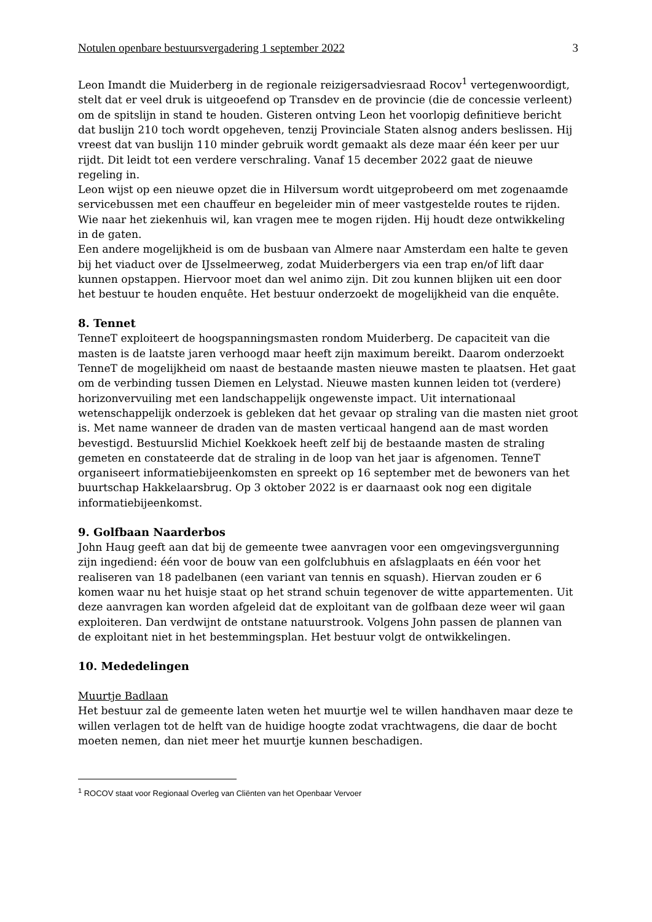Notulen openbare bestuursvergadering 1 september 2022 3
Leon Imandt die Muiderberg in de regionale reizigersadviesraad Rocov<sup>1</sup> vertegenwoordigt, stelt dat er veel druk is uitgeoefend op Transdev en de provincie (die de concessie verleent) om de spitslijn in stand te houden. Gisteren ontving Leon het voorlopig definitieve bericht dat buslijn 210 toch wordt opgeheven, tenzij Provinciale Staten alsnog anders beslissen. Hij vreest dat van buslijn 110 minder gebruik wordt gemaakt als deze maar één keer per uur rijdt. Dit leidt tot een verdere verschraling. Vanaf 15 december 2022 gaat de nieuwe regeling in.
Leon wijst op een nieuwe opzet die in Hilversum wordt uitgeprobeerd om met zogenaamde servicebussen met een chauffeur en begeleider min of meer vastgestelde routes te rijden. Wie naar het ziekenhuis wil, kan vragen mee te mogen rijden. Hij houdt deze ontwikkeling in de gaten.
Een andere mogelijkheid is om de busbaan van Almere naar Amsterdam een halte te geven bij het viaduct over de IJsselmeerweg, zodat Muiderbergers via een trap en/of lift daar kunnen opstappen. Hiervoor moet dan wel animo zijn. Dit zou kunnen blijken uit een door het bestuur te houden enquête. Het bestuur onderzoekt de mogelijkheid van die enquête.
8. Tennet
TenneT exploiteert de hoogspanningsmasten rondom Muiderberg. De capaciteit van die masten is de laatste jaren verhoogd maar heeft zijn maximum bereikt. Daarom onderzoekt TenneT de mogelijkheid om naast de bestaande masten nieuwe masten te plaatsen. Het gaat om de verbinding tussen Diemen en Lelystad. Nieuwe masten kunnen leiden tot (verdere) horizonvervuiling met een landschappelijk ongewenste impact. Uit internationaal wetenschappelijk onderzoek is gebleken dat het gevaar op straling van die masten niet groot is. Met name wanneer de draden van de masten verticaal hangend aan de mast worden bevestigd. Bestuurslid Michiel Koekkoek heeft zelf bij de bestaande masten de straling gemeten en constateerde dat de straling in de loop van het jaar is afgenomen. TenneT organiseert informatiebijeenkomsten en spreekt op 16 september met de bewoners van het buurtschap Hakkelaarsbrug. Op 3 oktober 2022 is er daarnaast ook nog een digitale informatiebijeenkomst.
9. Golfbaan Naarderbos
John Haug geeft aan dat bij de gemeente twee aanvragen voor een omgevingsvergunning zijn ingediend: één voor de bouw van een golfclubhuis en afslagplaats en één voor het realiseren van 18 padelbanen (een variant van tennis en squash). Hiervan zouden er 6 komen waar nu het huisje staat op het strand schuin tegenover de witte appartementen. Uit deze aanvragen kan worden afgeleid dat de exploitant van de golfbaan deze weer wil gaan exploiteren. Dan verdwijnt de ontstane natuurstrook. Volgens John passen de plannen van de exploitant niet in het bestemmingsplan. Het bestuur volgt de ontwikkelingen.
10. Mededelingen
Muurtje Badlaan
Het bestuur zal de gemeente laten weten het muurtje wel te willen handhaven maar deze te willen verlagen tot de helft van de huidige hoogte zodat vrachtwagens, die daar de bocht moeten nemen, dan niet meer het muurtje kunnen beschadigen.
<sup>1</sup> ROCOV staat voor Regionaal Overleg van Cliënten van het Openbaar Vervoer